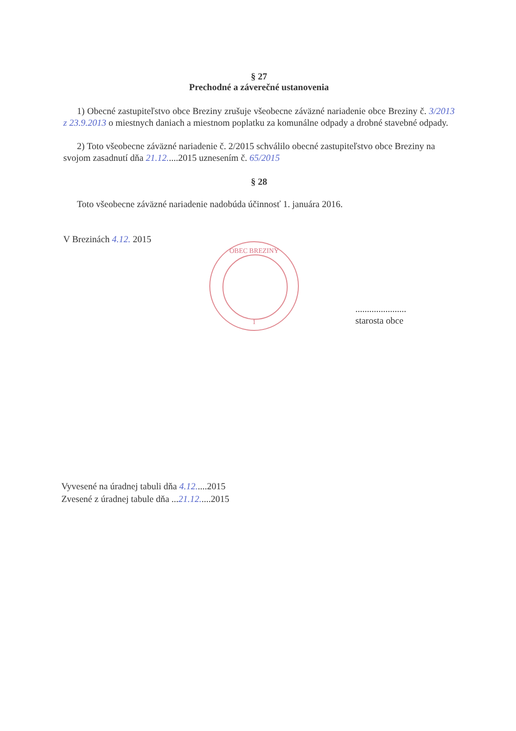§ 27
Prechodné a záverečné ustanovenia
1) Obecné zastupiteľstvo obce Breziny zrušuje všeobecne záväzné nariadenie obce Breziny č. 3/2013 z 23.9.2013 o miestnych daniach a miestnom poplatku za komunálne odpady a drobné stavebné odpady.
2) Toto všeobecne záväzné nariadenie č. 2/2015 schválilo obecné zastupiteľstvo obce Breziny na svojom zasadnutí dňa 21.12.....2015 uznesením č. 65/2015
§ 28
Toto všeobecne záväzné nariadenie nadobúda účinnosť 1. januára 2016.
V Brezinách 4.12. 2015
......................
starosta obce
OBEC BREZINY
1
Vyvesené na úradnej tabuli dňa 4.12.....2015
Zvesené z úradnej tabule dňa ...21.12.....2015